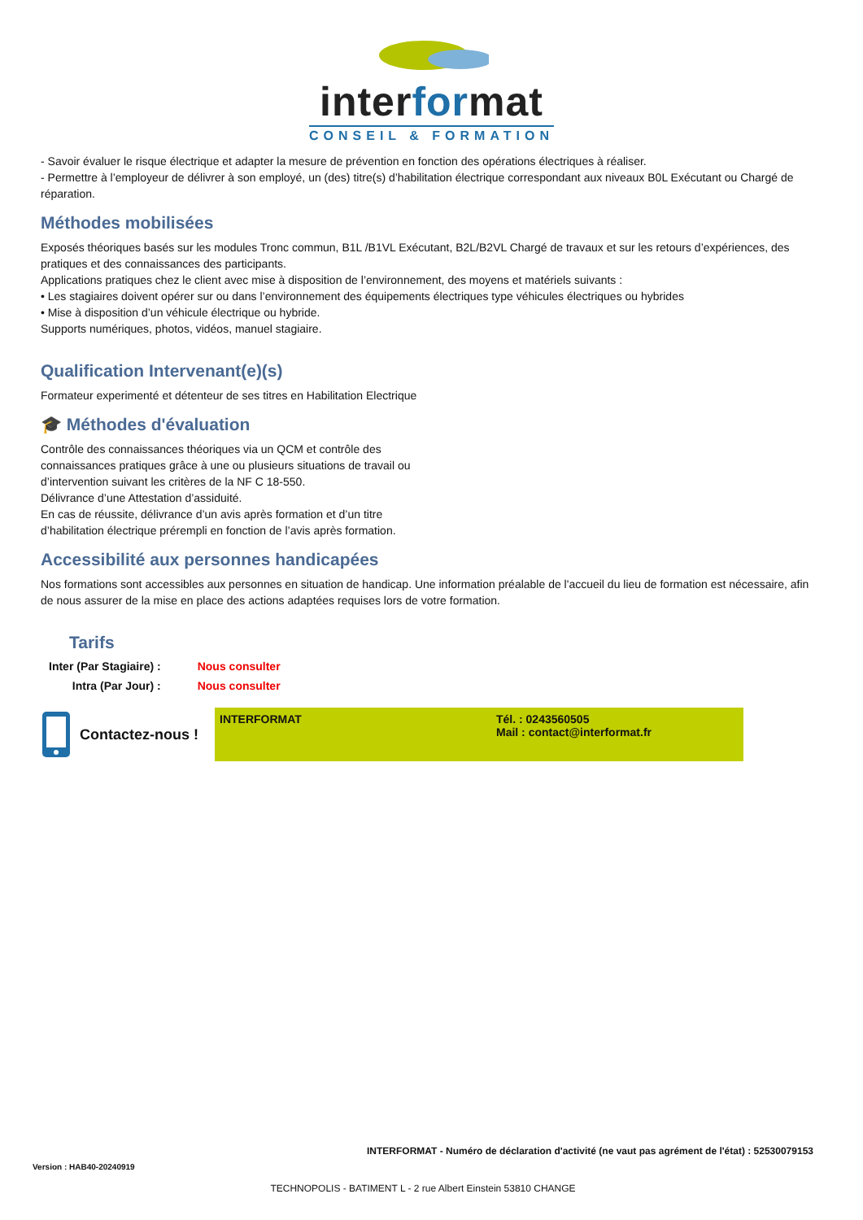interformat
CONSEIL & FORMATION
- Savoir évaluer le risque électrique et adapter la mesure de prévention en fonction des opérations électriques à réaliser.
- Permettre à l’employeur de délivrer à son employé, un (des) titre(s) d’habilitation électrique correspondant aux niveaux B0L Exécutant ou Chargé de réparation.
Méthodes mobilisées
Exposés théoriques basés sur les modules Tronc commun, B1L /B1VL Exécutant, B2L/B2VL Chargé de travaux et sur les retours d’expériences, des pratiques et des connaissances des participants.
Applications pratiques chez le client avec mise à disposition de l’environnement, des moyens et matériels suivants :
• Les stagiaires doivent opérer sur ou dans l’environnement des équipements électriques type véhicules électriques ou hybrides
• Mise à disposition d’un véhicule électrique ou hybride.
Supports numériques, photos, vidéos, manuel stagiaire.
Qualification Intervenant(e)(s)
Formateur experimenté et détenteur de ses titres en Habilitation Electrique
🎓 Méthodes d'évaluation
Contrôle des connaissances théoriques via un QCM et contrôle des connaissances pratiques grâce à une ou plusieurs situations de travail ou d’intervention suivant les critères de la NF C 18-550.
Délivrance d’une Attestation d’assiduité.
En cas de réussite, délivrance d’un avis après formation et d’un titre d’habilitation électrique prérempli en fonction de l’avis après formation.
Accessibilité aux personnes handicapées
Nos formations sont accessibles aux personnes en situation de handicap. Une information préalable de l'accueil du lieu de formation est nécessaire, afin de nous assurer de la mise en place des actions adaptées requises lors de votre formation.
Tarifs
| Inter (Par Stagiaire) : | Nous consulter |
| Intra (Par Jour) : | Nous consulter |
Contactez-nous !
INTERFORMAT Tél. : 0243560505
Mail : contact@interformat.fr
INTERFORMAT - Numéro de déclaration d'activité (ne vaut pas agrément de l'état) : 52530079153
Version : HAB40-20240919
TECHNOPOLIS - BATIMENT L - 2 rue Albert Einstein 53810 CHANGE